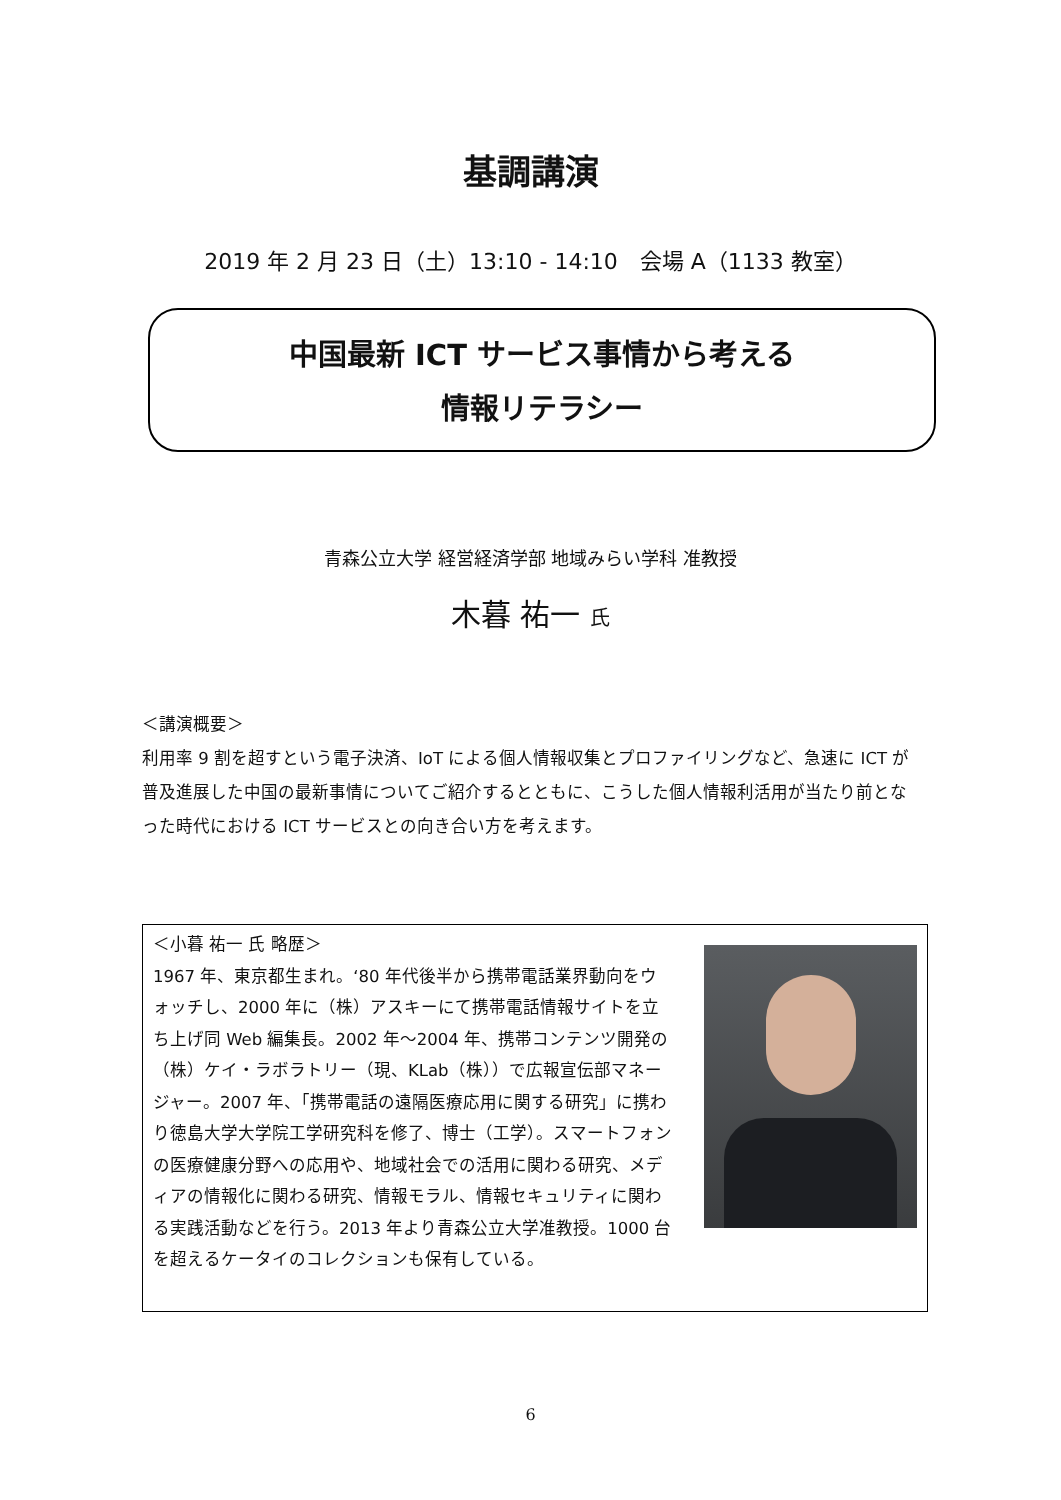基調講演
2019 年 2 月 23 日（土）13:10 - 14:10　会場 A（1133 教室）
中国最新 ICT サービス事情から考える
情報リテラシー
青森公立大学 経営経済学部 地域みらい学科 准教授
木暮 祐一 氏
＜講演概要＞
利用率 9 割を超すという電子決済、IoT による個人情報収集とプロファイリングなど、急速に ICT が普及進展した中国の最新事情についてご紹介するとともに、こうした個人情報利活用が当たり前となった時代における ICT サービスとの向き合い方を考えます。
＜小暮 祐一 氏 略歴＞
1967 年、東京都生まれ。‘80 年代後半から携帯電話業界動向をウォッチし、2000 年に（株）アスキーにて携帯電話情報サイトを立ち上げ同 Web 編集長。2002 年～2004 年、携帯コンテンツ開発の（株）ケイ・ラボラトリー（現、KLab（株））で広報宣伝部マネージャー。2007 年、「携帯電話の遠隔医療応用に関する研究」に携わり徳島大学大学院工学研究科を修了、博士（工学）。スマートフォンの医療健康分野への応用や、地域社会での活用に関わる研究、メディアの情報化に関わる研究、情報モラル、情報セキュリティに関わる実践活動などを行う。2013 年より青森公立大学准教授。1000 台を超えるケータイのコレクションも保有している。
6